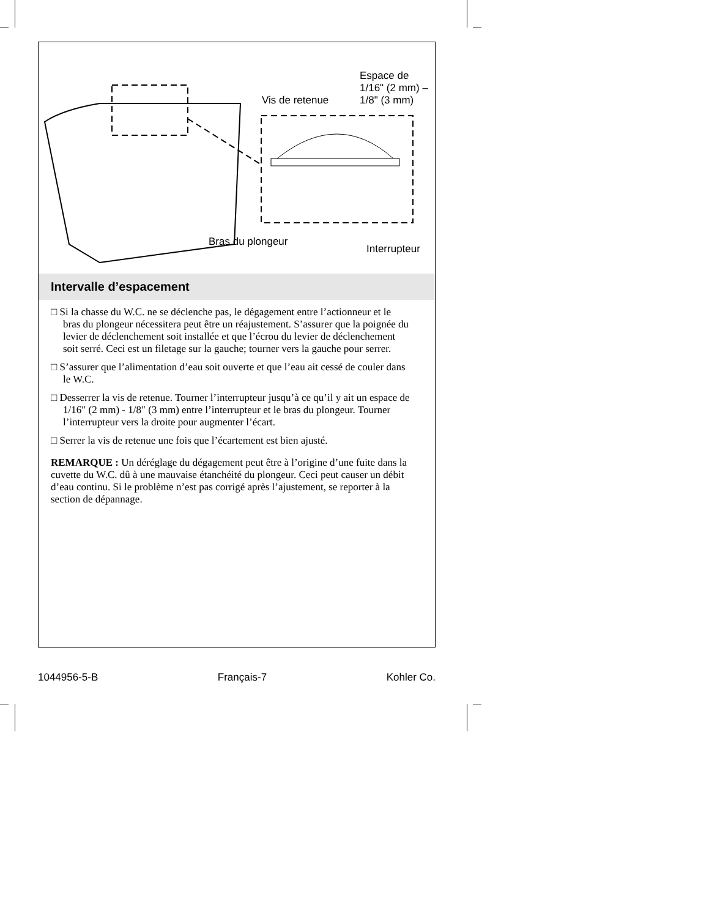Espace de
1/16" (2 mm) –
1/8" (3 mm)
Vis de retenue
Bras du plongeur
Interrupteur
Intervalle d’espacement
□ Si la chasse du W.C. ne se déclenche pas, le dégagement entre l’actionneur et le bras du plongeur nécessitera peut être un réajustement. S’assurer que la poignée du levier de déclenchement soit installée et que l’écrou du levier de déclenchement soit serré. Ceci est un filetage sur la gauche; tourner vers la gauche pour serrer.
□ S’assurer que l’alimentation d’eau soit ouverte et que l’eau ait cessé de couler dans le W.C.
□ Desserrer la vis de retenue. Tourner l’interrupteur jusqu’à ce qu’il y ait un espace de 1/16″ (2 mm) - 1/8″ (3 mm) entre l’interrupteur et le bras du plongeur. Tourner l’interrupteur vers la droite pour augmenter l’écart.
□ Serrer la vis de retenue une fois que l’écartement est bien ajusté.
REMARQUE : Un déréglage du dégagement peut être à l’origine d’une fuite dans la cuvette du W.C. dû à une mauvaise étanchéité du plongeur. Ceci peut causer un débit d’eau continu. Si le problème n’est pas corrigé après l’ajustement, se reporter à la section de dépannage.
1044956-5-B Français-7 Kohler Co.